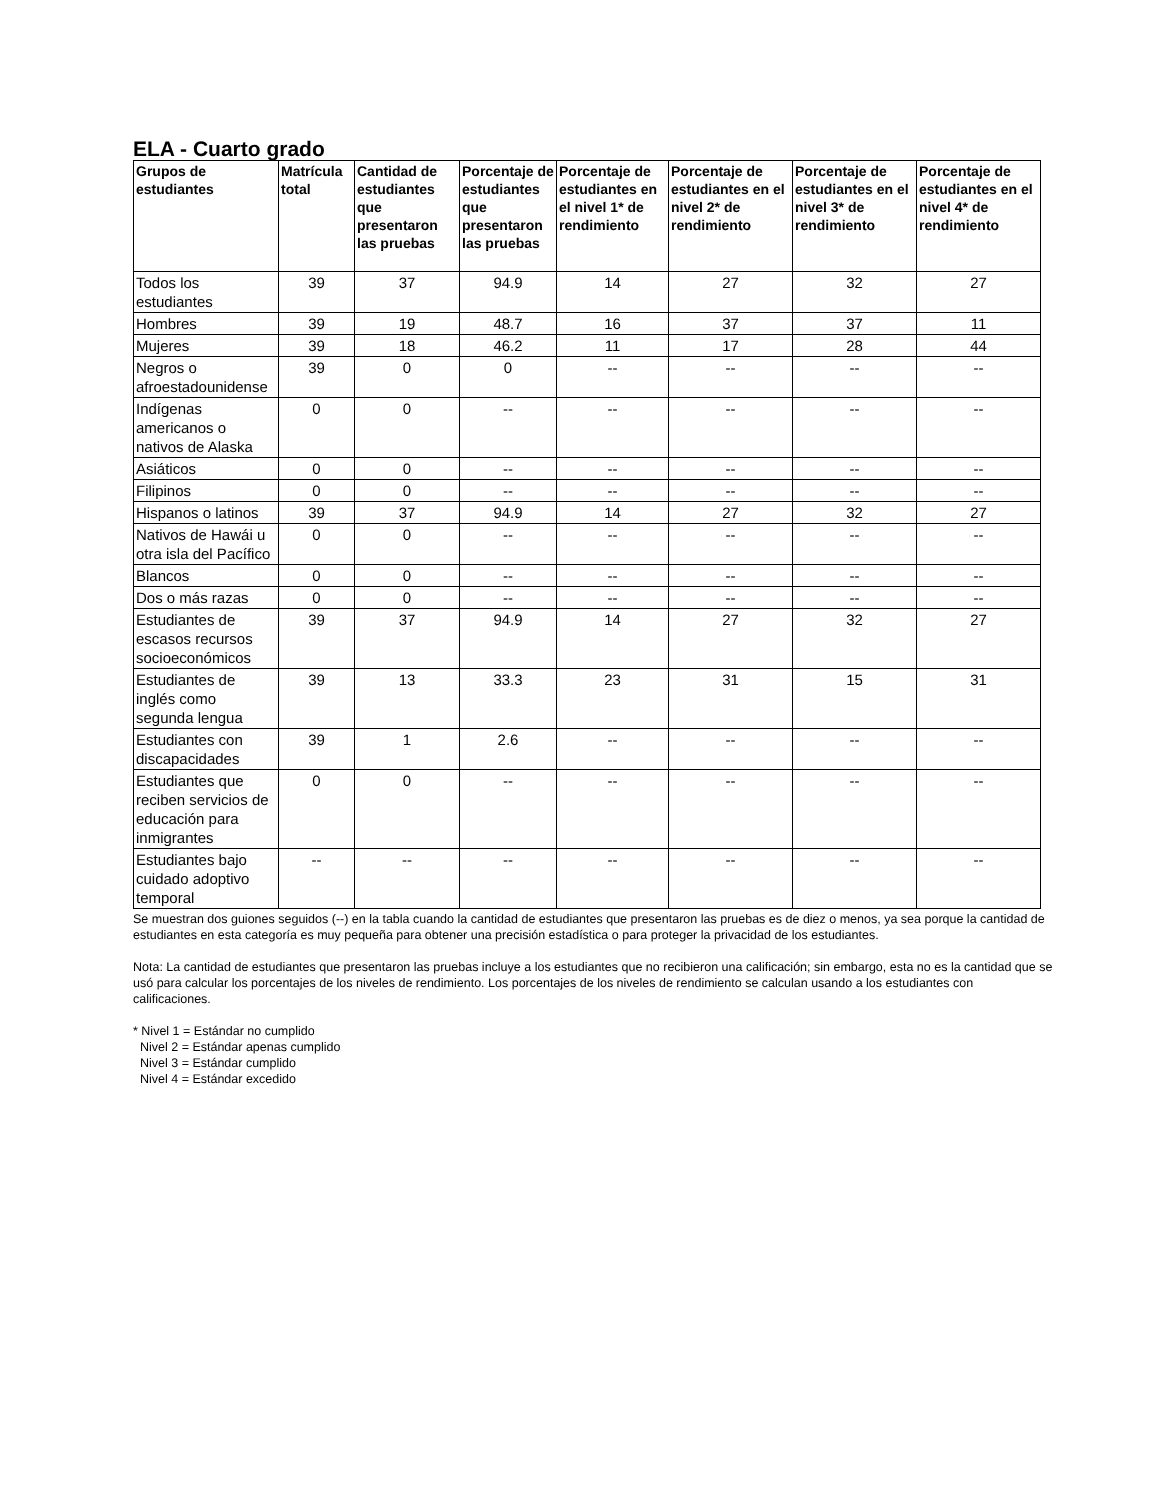ELA - Cuarto grado
| Grupos de estudiantes | Matrícula total | Cantidad de estudiantes que presentaron las pruebas | Porcentaje de estudiantes que presentaron las pruebas | Porcentaje de estudiantes en el nivel 1* de rendimiento | Porcentaje de estudiantes en el nivel 2* de rendimiento | Porcentaje de estudiantes en el nivel 3* de rendimiento | Porcentaje de estudiantes en el nivel 4* de rendimiento |
| --- | --- | --- | --- | --- | --- | --- | --- |
| Todos los estudiantes | 39 | 37 | 94.9 | 14 | 27 | 32 | 27 |
| Hombres | 39 | 19 | 48.7 | 16 | 37 | 37 | 11 |
| Mujeres | 39 | 18 | 46.2 | 11 | 17 | 28 | 44 |
| Negros o afroestadounidense | 39 | 0 | 0 | -- | -- | -- | -- |
| Indígenas americanos o nativos de Alaska | 0 | 0 | -- | -- | -- | -- | -- |
| Asiáticos | 0 | 0 | -- | -- | -- | -- | -- |
| Filipinos | 0 | 0 | -- | -- | -- | -- | -- |
| Hispanos o latinos | 39 | 37 | 94.9 | 14 | 27 | 32 | 27 |
| Nativos de Hawái u otra isla del Pacífico | 0 | 0 | -- | -- | -- | -- | -- |
| Blancos | 0 | 0 | -- | -- | -- | -- | -- |
| Dos o más razas | 0 | 0 | -- | -- | -- | -- | -- |
| Estudiantes de escasos recursos socioeconómicos | 39 | 37 | 94.9 | 14 | 27 | 32 | 27 |
| Estudiantes de inglés como segunda lengua | 39 | 13 | 33.3 | 23 | 31 | 15 | 31 |
| Estudiantes con discapacidades | 39 | 1 | 2.6 | -- | -- | -- | -- |
| Estudiantes que reciben servicios de educación para inmigrantes | 0 | 0 | -- | -- | -- | -- | -- |
| Estudiantes bajo cuidado adoptivo temporal | -- | -- | -- | -- | -- | -- | -- |
Se muestran dos guiones seguidos (--) en la tabla cuando la cantidad de estudiantes que presentaron las pruebas es de diez o menos, ya sea porque la cantidad de estudiantes en esta categoría es muy pequeña para obtener una precisión estadística o para proteger la privacidad de los estudiantes.
Nota: La cantidad de estudiantes que presentaron las pruebas incluye a los estudiantes que no recibieron una calificación; sin embargo, esta no es la cantidad que se usó para calcular los porcentajes de los niveles de rendimiento. Los porcentajes de los niveles de rendimiento se calculan usando a los estudiantes con calificaciones.
* Nivel 1 = Estándar no cumplido
Nivel 2 = Estándar apenas cumplido
Nivel 3 = Estándar cumplido
Nivel 4 = Estándar excedido